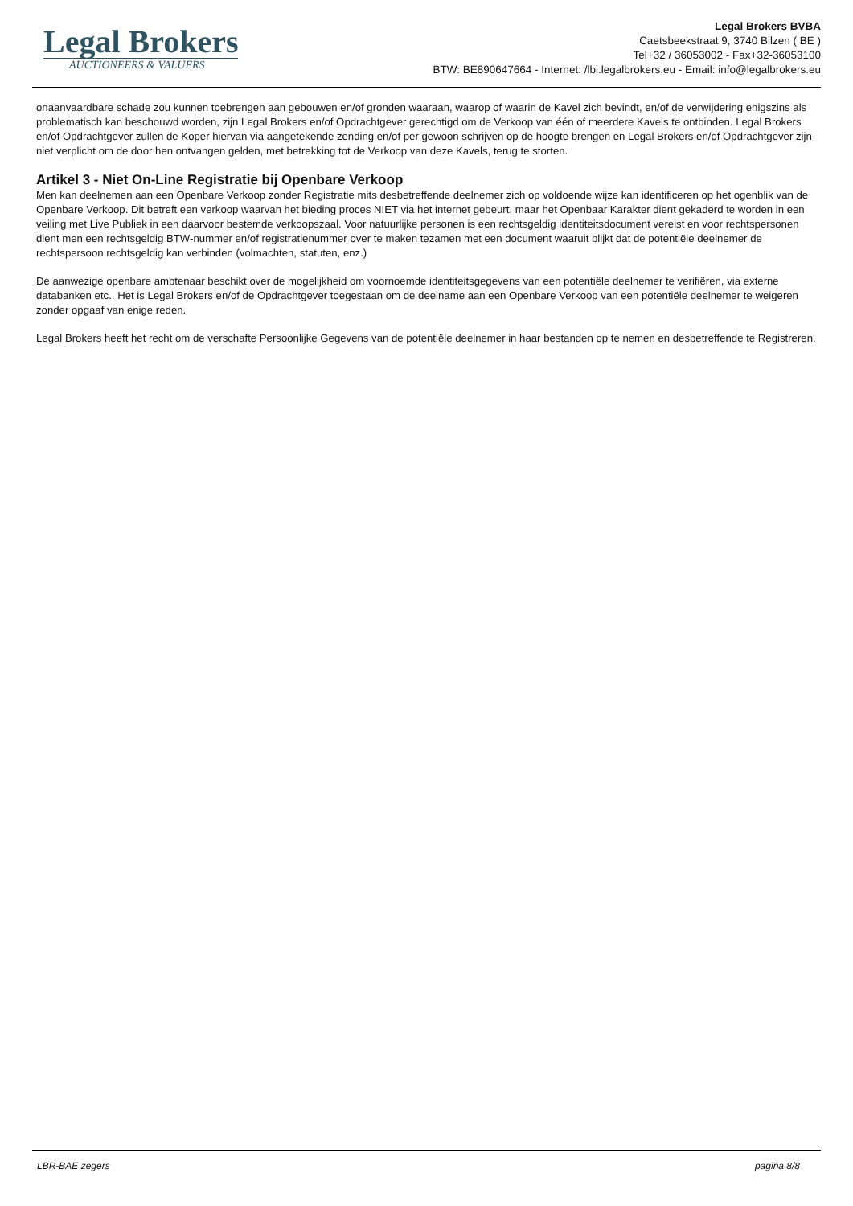Legal Brokers
AUCTIONEERS & VALUERS
Legal Brokers BVBA
Caetsbeekstraat 9, 3740 Bilzen ( BE )
Tel+32 / 36053002 - Fax+32-36053100
BTW: BE890647664 - Internet: /lbi.legalbrokers.eu - Email: info@legalbrokers.eu
onaanvaardbare schade zou kunnen toebrengen aan gebouwen en/of gronden waaraan, waarop of waarin de Kavel zich bevindt, en/of de verwijdering enigszins als problematisch kan beschouwd worden, zijn Legal Brokers en/of Opdrachtgever gerechtigd om de Verkoop van één of meerdere Kavels te ontbinden. Legal Brokers en/of Opdrachtgever zullen de Koper hiervan via aangetekende zending en/of per gewoon schrijven op de hoogte brengen en Legal Brokers en/of Opdrachtgever zijn niet verplicht om de door hen ontvangen gelden, met betrekking tot de Verkoop van deze Kavels, terug te storten.
Artikel 3 - Niet On-Line Registratie bij Openbare Verkoop
Men kan deelnemen aan een Openbare Verkoop zonder Registratie mits desbetreffende deelnemer zich op voldoende wijze kan identificeren op het ogenblik van de Openbare Verkoop. Dit betreft een verkoop waarvan het bieding proces NIET via het internet gebeurt, maar het Openbaar Karakter dient gekaderd te worden in een veiling met Live Publiek in een daarvoor bestemde verkoopszaal. Voor natuurlijke personen is een rechtsgeldig identiteitsdocument vereist en voor rechtspersonen dient men een rechtsgeldig BTW-nummer en/of registratienummer over te maken tezamen met een document waaruit blijkt dat de potentiële deelnemer de rechtspersoon rechtsgeldig kan verbinden (volmachten, statuten, enz.)
De aanwezige openbare ambtenaar beschikt over de mogelijkheid om voornoemde identiteitsgegevens van een potentiële deelnemer te verifiëren, via externe databanken etc.. Het is Legal Brokers en/of de Opdrachtgever toegestaan om de deelname aan een Openbare Verkoop van een potentiële deelnemer te weigeren zonder opgaaf van enige reden.
Legal Brokers heeft het recht om de verschafte Persoonlijke Gegevens van de potentiële deelnemer in haar bestanden op te nemen en desbetreffende te Registreren.
LBR-BAE zegers pagina 8/8